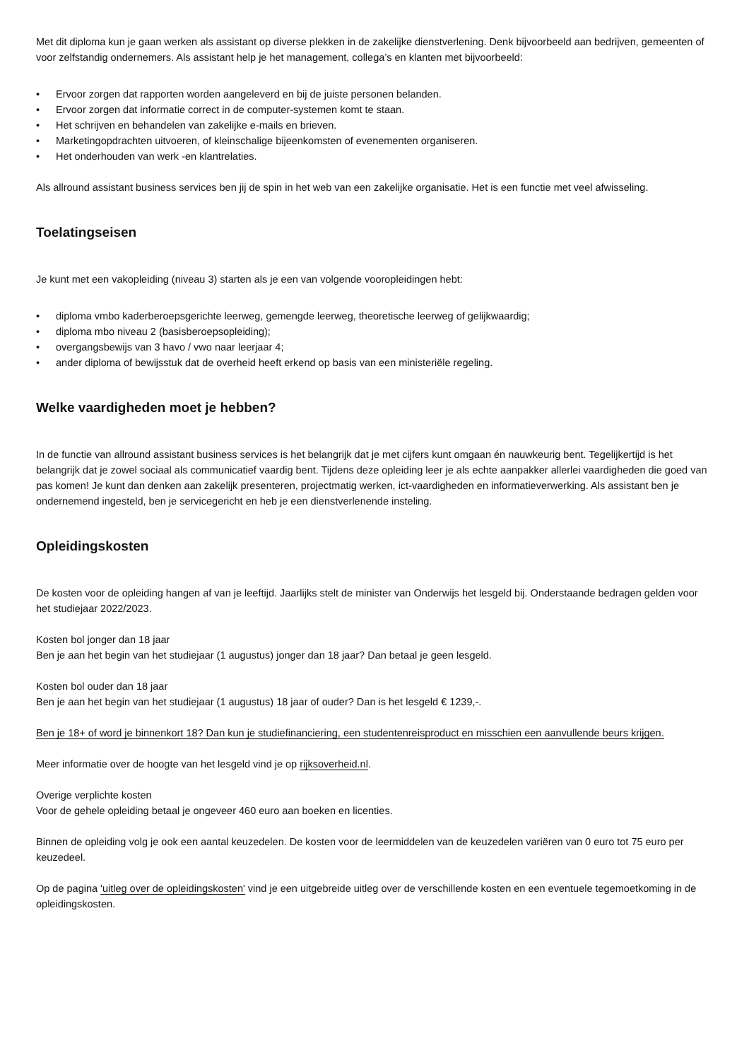Met dit diploma kun je gaan werken als assistant op diverse plekken in de zakelijke dienstverlening. Denk bijvoorbeeld aan bedrijven, gemeenten of voor zelfstandig ondernemers. Als assistant help je het management, collega’s en klanten met bijvoorbeeld:
• Ervoor zorgen dat rapporten worden aangeleverd en bij de juiste personen belanden.
• Ervoor zorgen dat informatie correct in de computer-systemen komt te staan.
• Het schrijven en behandelen van zakelijke e-mails en brieven.
• Marketingopdrachten uitvoeren, of kleinschalige bijeenkomsten of evenementen organiseren.
• Het onderhouden van werk -en klantrelaties.
Als allround assistant business services ben jij de spin in het web van een zakelijke organisatie. Het is een functie met veel afwisseling.
Toelatingseisen
Je kunt met een vakopleiding (niveau 3) starten als je een van volgende vooropleidingen hebt:
• diploma vmbo kaderberoepsgerichte leerweg, gemengde leerweg, theoretische leerweg of gelijkwaardig;
• diploma mbo niveau 2 (basisberoepsopleiding);
• overgangsbewijs van 3 havo / vwo naar leerjaar 4;
• ander diploma of bewijsstuk dat de overheid heeft erkend op basis van een ministeriële regeling.
Welke vaardigheden moet je hebben?
In de functie van allround assistant business services is het belangrijk dat je met cijfers kunt omgaan én nauwkeurig bent. Tegelijkertijd is het belangrijk dat je zowel sociaal als communicatief vaardig bent. Tijdens deze opleiding leer je als echte aanpakker allerlei vaardigheden die goed van pas komen! Je kunt dan denken aan zakelijk presenteren, projectmatig werken, ict-vaardigheden en informatieverwerking. Als assistant ben je ondernemend ingesteld, ben je servicegericht en heb je een dienstverlenende insteling.
Opleidingskosten
De kosten voor de opleiding hangen af van je leeftijd. Jaarlijks stelt de minister van Onderwijs het lesgeld bij. Onderstaande bedragen gelden voor het studiejaar 2022/2023.
Kosten bol jonger dan 18 jaar
Ben je aan het begin van het studiejaar (1 augustus) jonger dan 18 jaar? Dan betaal je geen lesgeld.
Kosten bol ouder dan 18 jaar
Ben je aan het begin van het studiejaar (1 augustus) 18 jaar of ouder? Dan is het lesgeld € 1239,-.
Ben je 18+ of word je binnenkort 18? Dan kun je studiefinanciering, een studentenreisproduct en misschien een aanvullende beurs krijgen.
Meer informatie over de hoogte van het lesgeld vind je op rijksoverheid.nl.
Overige verplichte kosten
Voor de gehele opleiding betaal je ongeveer 460 euro aan boeken en licenties.
Binnen de opleiding volg je ook een aantal keuzedelen. De kosten voor de leermiddelen van de keuzedelen variëren van 0 euro tot 75 euro per keuzedeel.
Op de pagina 'uitleg over de opleidingskosten' vind je een uitgebreide uitleg over de verschillende kosten en een eventuele tegemoetkoming in de opleidingskosten.